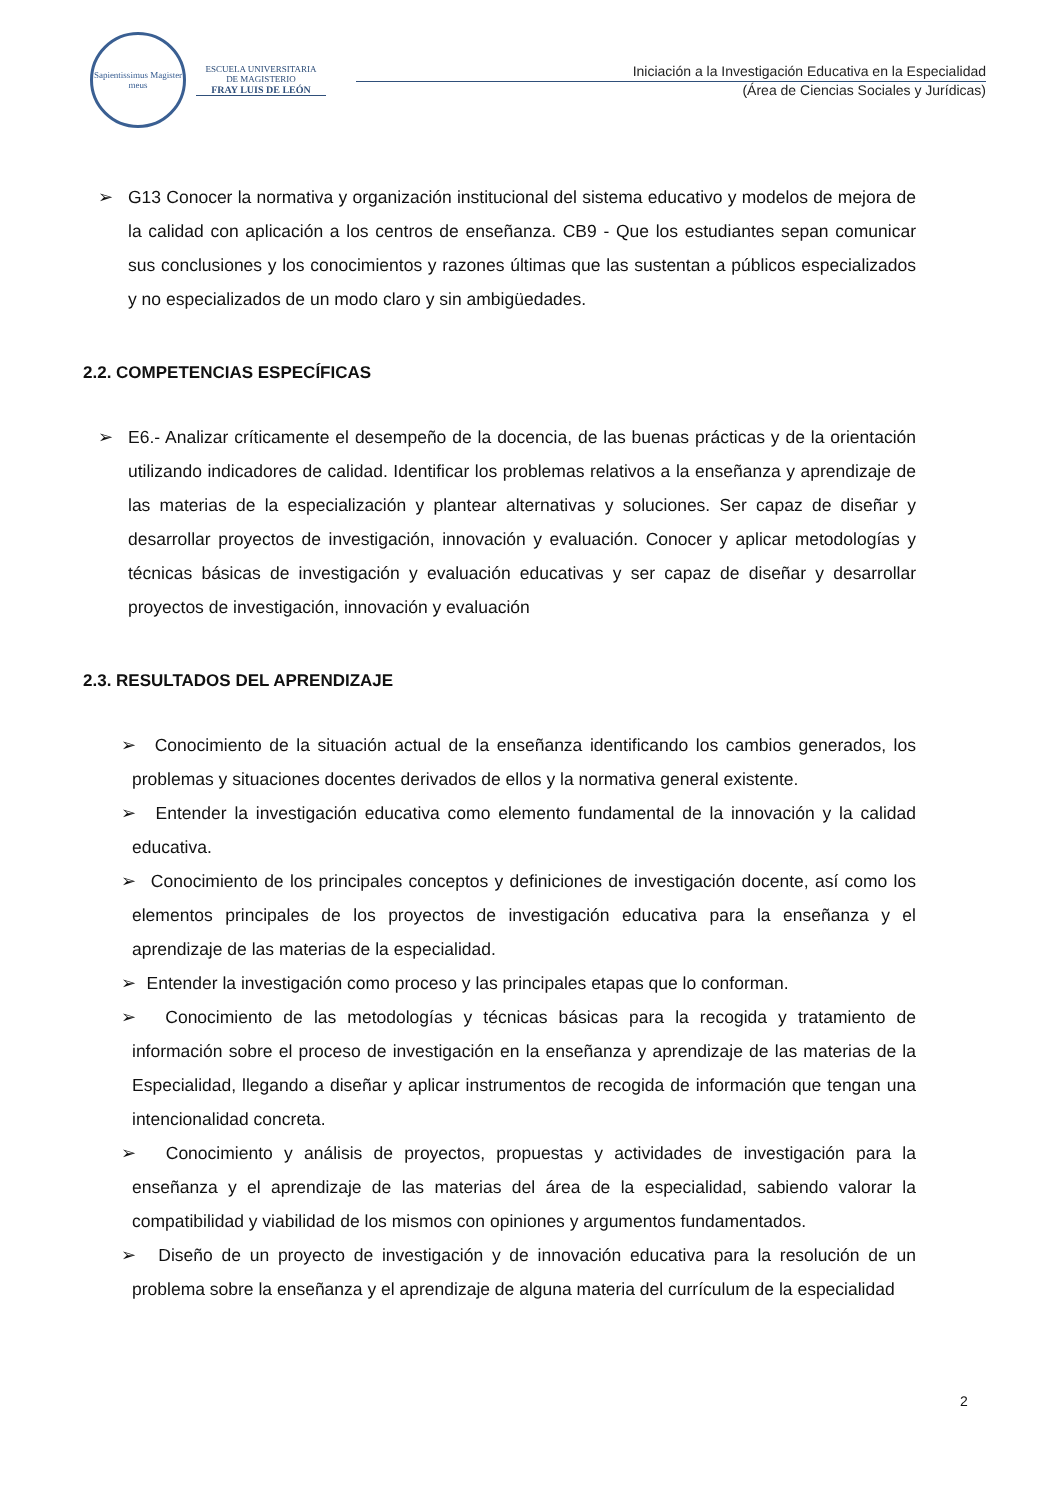Sapientissimus Magister meus
ESCUELA UNIVERSITARIA
DE MAGISTERIO
FRAY LUIS DE LEÓN
Iniciación a la Investigación Educativa en la Especialidad
(Área de Ciencias Sociales y Jurídicas)
➢ G13 Conocer la normativa y organización institucional del sistema educativo y modelos de mejora de la calidad con aplicación a los centros de enseñanza. CB9 - Que los estudiantes sepan comunicar sus conclusiones y los conocimientos y razones últimas que las sustentan a públicos especializados y no especializados de un modo claro y sin ambigüedades.
2.2. COMPETENCIAS ESPECÍFICAS
➢ E6.- Analizar críticamente el desempeño de la docencia, de las buenas prácticas y de la orientación utilizando indicadores de calidad. Identificar los problemas relativos a la enseñanza y aprendizaje de las materias de la especialización y plantear alternativas y soluciones. Ser capaz de diseñar y desarrollar proyectos de investigación, innovación y evaluación. Conocer y aplicar metodologías y técnicas básicas de investigación y evaluación educativas y ser capaz de diseñar y desarrollar proyectos de investigación, innovación y evaluación
2.3. RESULTADOS DEL APRENDIZAJE
➢ Conocimiento de la situación actual de la enseñanza identificando los cambios generados, los problemas y situaciones docentes derivados de ellos y la normativa general existente.
➢ Entender la investigación educativa como elemento fundamental de la innovación y la calidad educativa.
➢ Conocimiento de los principales conceptos y definiciones de investigación docente, así como los elementos principales de los proyectos de investigación educativa para la enseñanza y el aprendizaje de las materias de la especialidad.
➢ Entender la investigación como proceso y las principales etapas que lo conforman.
➢ Conocimiento de las metodologías y técnicas básicas para la recogida y tratamiento de información sobre el proceso de investigación en la enseñanza y aprendizaje de las materias de la Especialidad, llegando a diseñar y aplicar instrumentos de recogida de información que tengan una intencionalidad concreta.
➢ Conocimiento y análisis de proyectos, propuestas y actividades de investigación para la enseñanza y el aprendizaje de las materias del área de la especialidad, sabiendo valorar la compatibilidad y viabilidad de los mismos con opiniones y argumentos fundamentados.
➢ Diseño de un proyecto de investigación y de innovación educativa para la resolución de un problema sobre la enseñanza y el aprendizaje de alguna materia del currículum de la especialidad
2